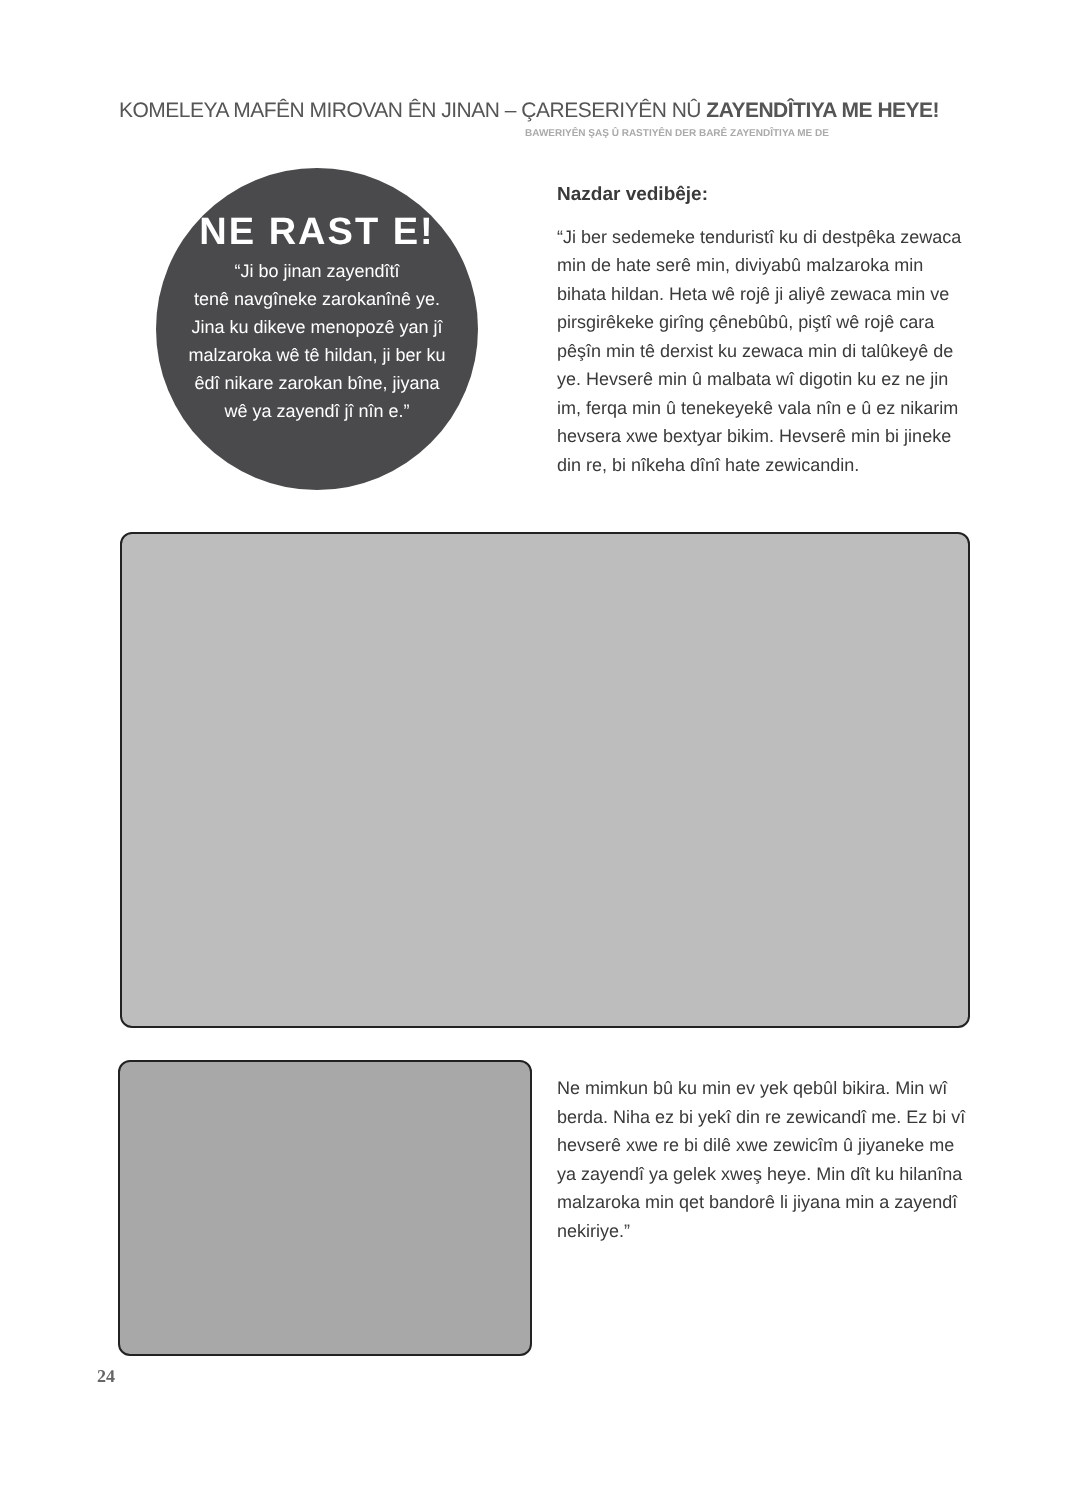KOMELEYA MAFÊN MIROVAN ÊN JINAN – ÇARESERIYÊN NÛ ZAYENDÎTIYA ME HEYE!
BAWERIYÊN ŞAŞ Û RASTIYÊN DER BARÊ ZAYENDÎTIYA ME DE
NE RAST E!
“Ji bo jinan zayendîtî
tenê navgîneke zarokanînê ye.
Jina ku dikeve menopozê yan jî
malzaroka wê tê hildan, ji ber ku
êdî nikare zarokan bîne, jiyana
wê ya zayendî jî nîn e.”
Nazdar vedibêje:
“Ji ber sedemeke tenduristî ku di destpêka zewaca min de hate serê min, diviyabû malzaroka min bihata hildan. Heta wê rojê ji aliyê zewaca min ve pirsgirêkeke girîng çênebûbû, piştî wê rojê cara pêşîn min tê derxist ku zewaca min di talûkeyê de ye. Hevserê min û malbata wî digotin ku ez ne jin im, ferqa min û tenekeyekê vala nîn e û ez nikarim hevsera xwe bextyar bikim. Hevserê min bi jineke din re, bi nîkeha dînî hate zewicandin.
Ne mimkun bû ku min ev yek qebûl bikira. Min wî berda. Niha ez bi yekî din re zewicandî me. Ez bi vî hevserê xwe re bi dilê xwe zewicîm û jiyaneke me ya zayendî ya gelek xweş heye. Min dît ku hilanîna malzaroka min qet bandorê li jiyana min a zayendî nekiriye.”
24